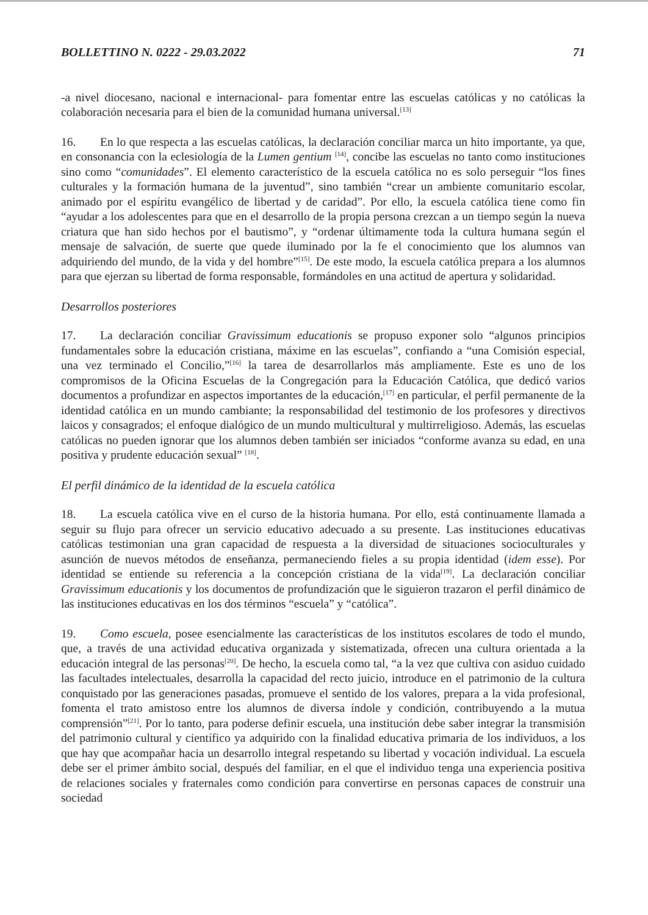BOLLETTINO N. 0222 - 29.03.2022 71
-a nivel diocesano, nacional e internacional- para fomentar entre las escuelas católicas y no católicas la colaboración necesaria para el bien de la comunidad humana universal.<sup>[13]</sup>
16. En lo que respecta a las escuelas católicas, la declaración conciliar marca un hito importante, ya que, en consonancia con la eclesiología de la Lumen gentium <sup>[14]</sup>, concibe las escuelas no tanto como instituciones sino como “comunidades”. El elemento característico de la escuela católica no es solo perseguir “los fines culturales y la formación humana de la juventud”, sino también “crear un ambiente comunitario escolar, animado por el espíritu evangélico de libertad y de caridad”. Por ello, la escuela católica tiene como fin “ayudar a los adolescentes para que en el desarrollo de la propia persona crezcan a un tiempo según la nueva criatura que han sido hechos por el bautismo”, y “ordenar últimamente toda la cultura humana según el mensaje de salvación, de suerte que quede iluminado por la fe el conocimiento que los alumnos van adquiriendo del mundo, de la vida y del hombre”<sup>[15]</sup>. De este modo, la escuela católica prepara a los alumnos para que ejerzan su libertad de forma responsable, formándoles en una actitud de apertura y solidaridad.
Desarrollos posteriores
17. La declaración conciliar Gravissimum educationis se propuso exponer solo “algunos principios fundamentales sobre la educación cristiana, máxime en las escuelas”, confiando a “una Comisión especial, una vez terminado el Concilio,”<sup>[16]</sup> la tarea de desarrollarlos más ampliamente. Este es uno de los compromisos de la Oficina Escuelas de la Congregación para la Educación Católica, que dedicó varios documentos a profundizar en aspectos importantes de la educación,<sup>[17]</sup> en particular, el perfil permanente de la identidad católica en un mundo cambiante; la responsabilidad del testimonio de los profesores y directivos laicos y consagrados; el enfoque dialógico de un mundo multicultural y multirreligioso. Además, las escuelas católicas no pueden ignorar que los alumnos deben también ser iniciados “conforme avanza su edad, en una positiva y prudente educación sexual” <sup>[18]</sup>.
El perfil dinámico de la identidad de la escuela católica
18. La escuela católica vive en el curso de la historia humana. Por ello, está continuamente llamada a seguir su flujo para ofrecer un servicio educativo adecuado a su presente. Las instituciones educativas católicas testimonian una gran capacidad de respuesta a la diversidad de situaciones socioculturales y asunción de nuevos métodos de enseñanza, permaneciendo fieles a su propia identidad (idem esse). Por identidad se entiende su referencia a la concepción cristiana de la vida<sup>[19]</sup>. La declaración conciliar Gravissimum educationis y los documentos de profundización que le siguieron trazaron el perfil dinámico de las instituciones educativas en los dos términos “escuela” y “católica”.
19. Como escuela, posee esencialmente las características de los institutos escolares de todo el mundo, que, a través de una actividad educativa organizada y sistematizada, ofrecen una cultura orientada a la educación integral de las personas<sup>[20]</sup>. De hecho, la escuela como tal, “a la vez que cultiva con asiduo cuidado las facultades intelectuales, desarrolla la capacidad del recto juicio, introduce en el patrimonio de la cultura conquistado por las generaciones pasadas, promueve el sentido de los valores, prepara a la vida profesional, fomenta el trato amistoso entre los alumnos de diversa índole y condición, contribuyendo a la mutua comprensión”<sup>[21]</sup>. Por lo tanto, para poderse definir escuela, una institución debe saber integrar la transmisión del patrimonio cultural y científico ya adquirido con la finalidad educativa primaria de los individuos, a los que hay que acompañar hacia un desarrollo integral respetando su libertad y vocación individual. La escuela debe ser el primer ámbito social, después del familiar, en el que el individuo tenga una experiencia positiva de relaciones sociales y fraternales como condición para convertirse en personas capaces de construir una sociedad